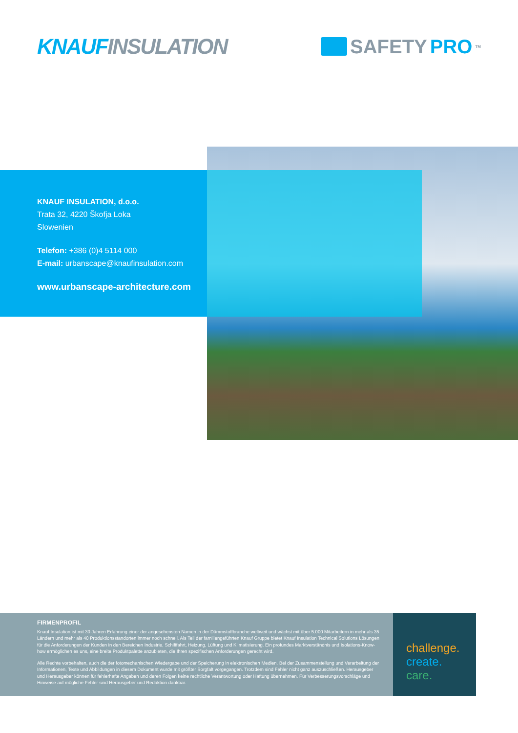KNAUF INSULATION SAFETY PRO<sup>TM</sup>
KNAUF INSULATION, d.o.o.
Trata 32, 4220 Škofja Loka
Slowenien
Telefon: +386 (0)4 5114 000
E-mail: urbanscape@knaufinsulation.com
www.urbanscape-architecture.com
FIRMENPROFIL
Knauf Insulation ist mit 30 Jahren Erfahrung einer der angesehensten Namen in der Dämmstoffbranche weltweit und wächst mit über 5.000 Mitarbeitern in mehr als 35 Ländern und mehr als 40 Produktionsstandorten immer noch schnell. Als Teil der familiengeführten Knauf Gruppe bietet Knauf Insulation Technical Solutions Lösungen für die Anforderungen der Kunden in den Bereichen Industrie, Schifffahrt, Heizung, Lüftung und Klimatisierung. Ein profundes Marktverständnis und Isolations-Know-how ermöglichen es uns, eine breite Produktpalette anzubieten, die Ihren spezifischen Anforderungen gerecht wird.
Alle Rechte vorbehalten, auch die der fotomechanischen Wiedergabe und der Speicherung in elektronischen Medien. Bei der Zusammenstellung und Verarbeitung der Informationen, Texte und Abbildungen in diesem Dokument wurde mit größter Sorgfalt vorgegangen. Trotzdem sind Fehler nicht ganz auszuschließen. Herausgeber und Herausgeber können für fehlerhafte Angaben und deren Folgen keine rechtliche Verantwortung oder Haftung übernehmen. Für Verbesserungsvorschläge und Hinweise auf mögliche Fehler sind Herausgeber und Redaktion dankbar.
challenge.
create.
care.